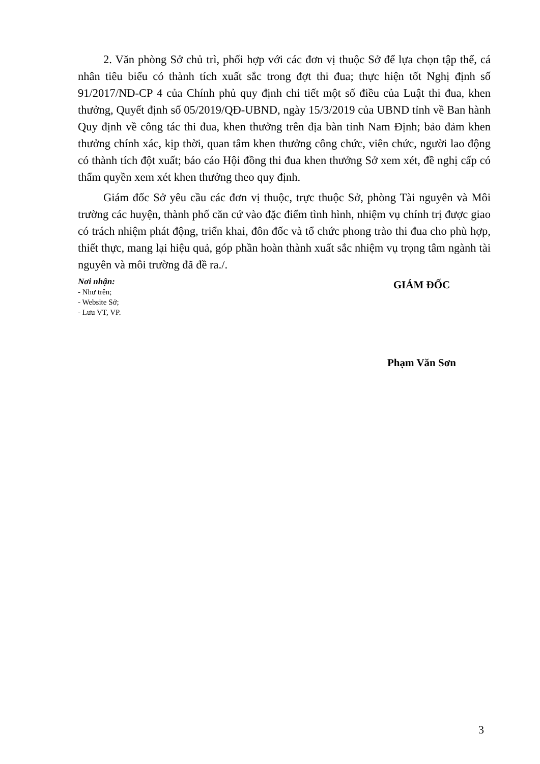2. Văn phòng Sở chủ trì, phối hợp với các đơn vị thuộc Sở để lựa chọn tập thể, cá nhân tiêu biểu có thành tích xuất sắc trong đợt thi đua; thực hiện tốt Nghị định số 91/2017/NĐ-CP 4 của Chính phủ quy định chi tiết một số điều của Luật thi đua, khen thưởng, Quyết định số 05/2019/QĐ-UBND, ngày 15/3/2019 của UBND tỉnh về Ban hành Quy định về công tác thi đua, khen thưởng trên địa bàn tỉnh Nam Định; bảo đảm khen thưởng chính xác, kịp thời, quan tâm khen thưởng công chức, viên chức, người lao động có thành tích đột xuất; báo cáo Hội đồng thi đua khen thưởng Sở xem xét, đề nghị cấp có thẩm quyền xem xét khen thưởng theo quy định.
Giám đốc Sở yêu cầu các đơn vị thuộc, trực thuộc Sở, phòng Tài nguyên và Môi trường các huyện, thành phố căn cứ vào đặc điểm tình hình, nhiệm vụ chính trị được giao có trách nhiệm phát động, triển khai, đôn đốc và tổ chức phong trào thi đua cho phù hợp, thiết thực, mang lại hiệu quả, góp phần hoàn thành xuất sắc nhiệm vụ trọng tâm ngành tài nguyên và môi trường đã đề ra./.
Nơi nhận:
- Như trên;
- Website Sở;
- Lưu VT, VP.
GIÁM ĐỐC
Phạm Văn Sơn
3